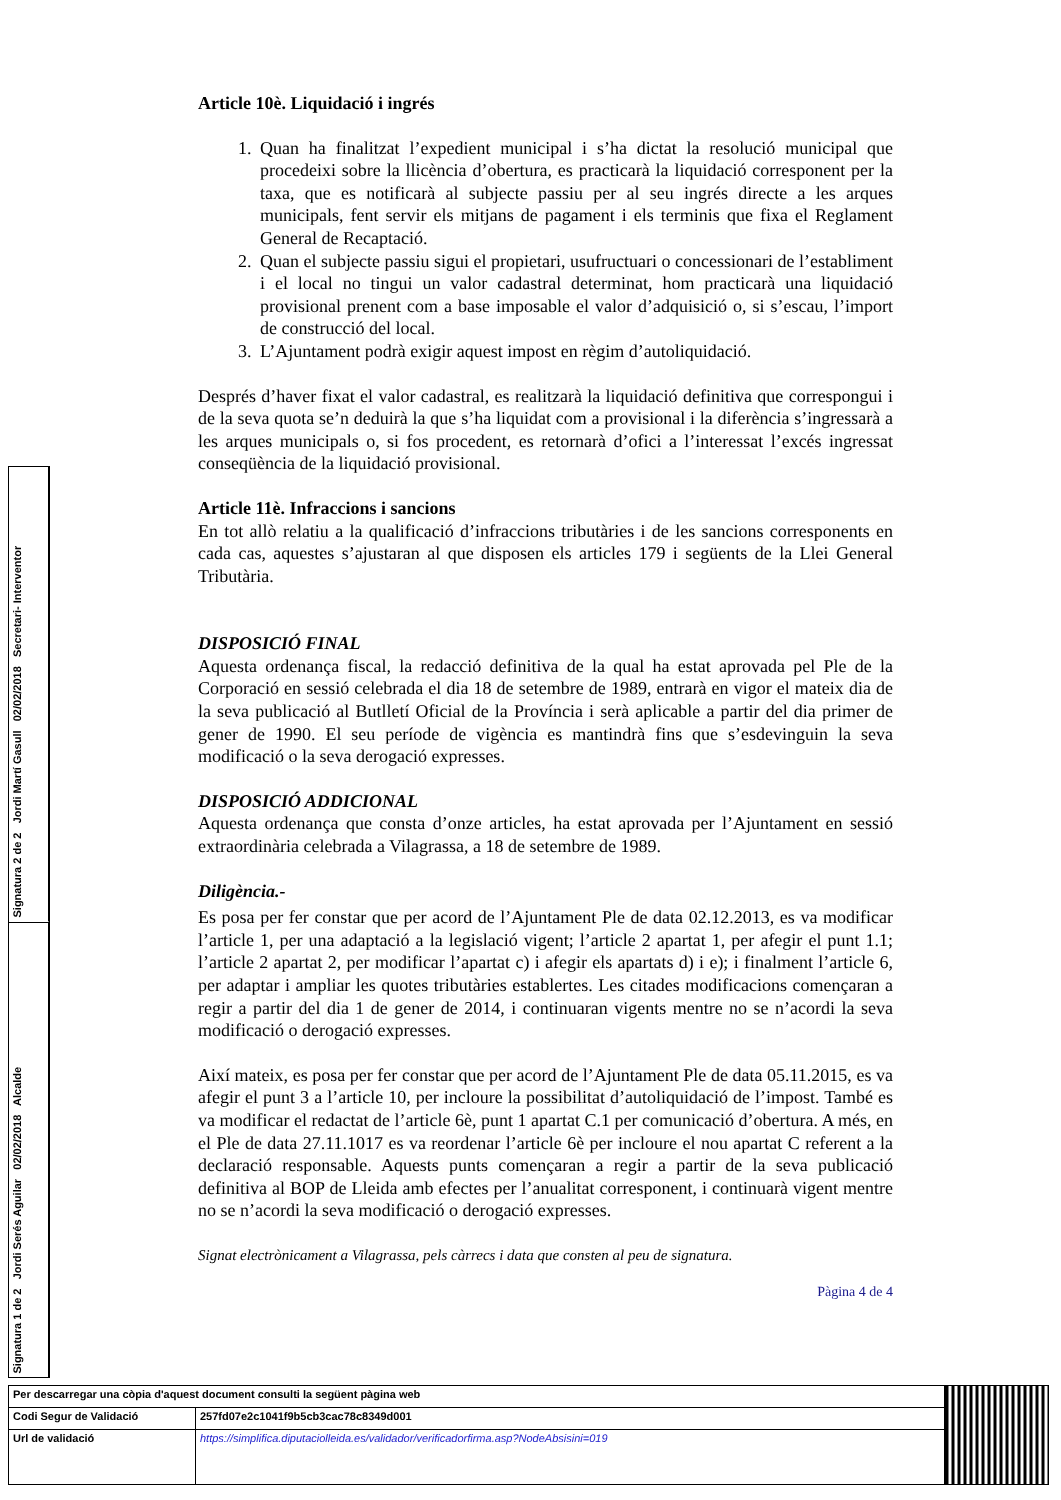Signatura 2 de 2 Jordi Martí Gasull 02/02/2018 Secretari- Interventor
Signatura 1 de 2 Jordi Serés Aguilar 02/02/2018 Alcalde
Article 10è. Liquidació i ingrés
1. Quan ha finalitzat l’expedient municipal i s’ha dictat la resolució municipal que procedeixi sobre la llicència d’obertura, es practicarà la liquidació corresponent per la taxa, que es notificarà al subjecte passiu per al seu ingrés directe a les arques municipals, fent servir els mitjans de pagament i els terminis que fixa el Reglament General de Recaptació.
2. Quan el subjecte passiu sigui el propietari, usufructuari o concessionari de l’establiment i el local no tingui un valor cadastral determinat, hom practicarà una liquidació provisional prenent com a base imposable el valor d’adquisició o, si s’escau, l’import de construcció del local.
3. L’Ajuntament podrà exigir aquest impost en règim d’autoliquidació.
Després d’haver fixat el valor cadastral, es realitzarà la liquidació definitiva que correspongui i de la seva quota se’n deduirà la que s’ha liquidat com a provisional i la diferència s’ingressarà a les arques municipals o, si fos procedent, es retornarà d’ofici a l’interessat l’excés ingressat conseqüència de la liquidació provisional.
Article 11è. Infraccions i sancions
En tot allò relatiu a la qualificació d’infraccions tributàries i de les sancions corresponents en cada cas, aquestes s’ajustaran al que disposen els articles 179 i següents de la Llei General Tributària.
DISPOSICIÓ FINAL
Aquesta ordenança fiscal, la redacció definitiva de la qual ha estat aprovada pel Ple de la Corporació en sessió celebrada el dia 18 de setembre de 1989, entrarà en vigor el mateix dia de la seva publicació al Butlletí Oficial de la Província i serà aplicable a partir del dia primer de gener de 1990. El seu període de vigència es mantindrà fins que s’esdevinguin la seva modificació o la seva derogació expresses.
DISPOSICIÓ ADDICIONAL
Aquesta ordenança que consta d’onze articles, ha estat aprovada per l’Ajuntament en sessió extraordinària celebrada a Vilagrassa, a 18 de setembre de 1989.
Diligència.-
Es posa per fer constar que per acord de l’Ajuntament Ple de data 02.12.2013, es va modificar l’article 1, per una adaptació a la legislació vigent; l’article 2 apartat 1, per afegir el punt 1.1; l’article 2 apartat 2, per modificar l’apartat c) i afegir els apartats d) i e); i finalment l’article 6, per adaptar i ampliar les quotes tributàries establertes. Les citades modificacions començaran a regir a partir del dia 1 de gener de 2014, i continuaran vigents mentre no se n’acordi la seva modificació o derogació expresses.
Així mateix, es posa per fer constar que per acord de l’Ajuntament Ple de data 05.11.2015, es va afegir el punt 3 a l’article 10, per incloure la possibilitat d’autoliquidació de l’impost. També es va modificar el redactat de l’article 6è, punt 1 apartat C.1 per comunicació d’obertura. A més, en el Ple de data 27.11.1017 es va reordenar l’article 6è per incloure el nou apartat C referent a la declaració responsable. Aquests punts començaran a regir a partir de la seva publicació definitiva al BOP de Lleida amb efectes per l’anualitat corresponent, i continuarà vigent mentre no se n’acordi la seva modificació o derogació expresses.
Signat electrònicament a Vilagrassa, pels càrrecs i data que consten al peu de signatura.
Pàgina 4 de 4
| Per descarregar una còpia d'aquest document consulti la següent pàgina web | | |
| Codi Segur de Validació | 257fd07e2c1041f9b5cb3cac78c8349d001 | |
| Url de validació | https://simplifica.diputaciolleida.es/validador/verificadorfirma.asp?NodeAbsisini=019 | |